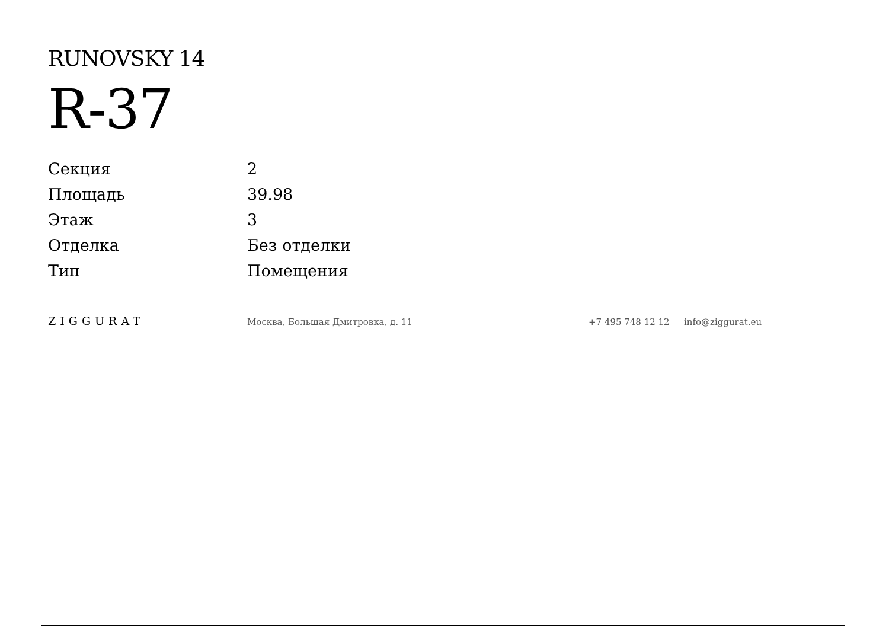RUNOVSKY 14
R-37
| Секция | 2 |
| Площадь | 39.98 |
| Этаж | 3 |
| Отделка | Без отделки |
| Тип | Помещения |
ZIGGURAT
Москва, Большая Дмитровка, д. 11 +7 495 748 12 12 info@ziggurat.eu